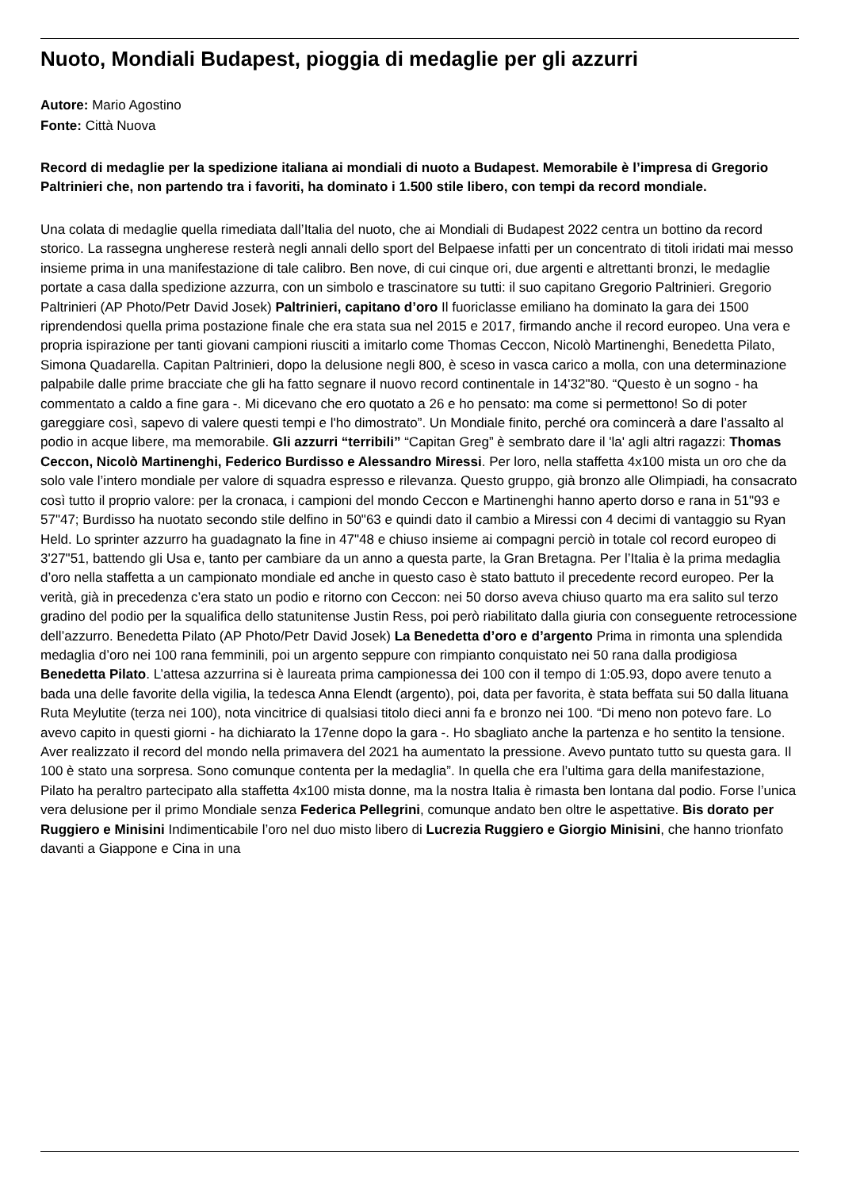Nuoto, Mondiali Budapest, pioggia di medaglie per gli azzurri
Autore: Mario Agostino
Fonte: Città Nuova
Record di medaglie per la spedizione italiana ai mondiali di nuoto a Budapest. Memorabile è l’impresa di Gregorio Paltrinieri che, non partendo tra i favoriti, ha dominato i 1.500 stile libero, con tempi da record mondiale.
Una colata di medaglie quella rimediata dall’Italia del nuoto, che ai Mondiali di Budapest 2022 centra un bottino da record storico. La rassegna ungherese resterà negli annali dello sport del Belpaese infatti per un concentrato di titoli iridati mai messo insieme prima in una manifestazione di tale calibro. Ben nove, di cui cinque ori, due argenti e altrettanti bronzi, le medaglie portate a casa dalla spedizione azzurra, con un simbolo e trascinatore su tutti: il suo capitano Gregorio Paltrinieri. Gregorio Paltrinieri (AP Photo/Petr David Josek) Paltrinieri, capitano d’oro Il fuoriclasse emiliano ha dominato la gara dei 1500 riprendendosi quella prima postazione finale che era stata sua nel 2015 e 2017, firmando anche il record europeo. Una vera e propria ispirazione per tanti giovani campioni riusciti a imitarlo come Thomas Ceccon, Nicolò Martinenghi, Benedetta Pilato, Simona Quadarella. Capitan Paltrinieri, dopo la delusione negli 800, è sceso in vasca carico a molla, con una determinazione palpabile dalle prime bracciate che gli ha fatto segnare il nuovo record continentale in 14'32"80. “Questo è un sogno - ha commentato a caldo a fine gara -. Mi dicevano che ero quotato a 26 e ho pensato: ma come si permettono! So di poter gareggiare così, sapevo di valere questi tempi e l'ho dimostrato”. Un Mondiale finito, perché ora comincerà a dare l’assalto al podio in acque libere, ma memorabile. Gli azzurri “terribili” “Capitan Greg” è sembrato dare il 'la' agli altri ragazzi: Thomas Ceccon, Nicolò Martinenghi, Federico Burdisso e Alessandro Miressi. Per loro, nella staffetta 4x100 mista un oro che da solo vale l’intero mondiale per valore di squadra espresso e rilevanza. Questo gruppo, già bronzo alle Olimpiadi, ha consacrato così tutto il proprio valore: per la cronaca, i campioni del mondo Ceccon e Martinenghi hanno aperto dorso e rana in 51"93 e 57"47; Burdisso ha nuotato secondo stile delfino in 50"63 e quindi dato il cambio a Miressi con 4 decimi di vantaggio su Ryan Held. Lo sprinter azzurro ha guadagnato la fine in 47"48 e chiuso insieme ai compagni perciò in totale col record europeo di 3'27"51, battendo gli Usa e, tanto per cambiare da un anno a questa parte, la Gran Bretagna. Per l’Italia è la prima medaglia d’oro nella staffetta a un campionato mondiale ed anche in questo caso è stato battuto il precedente record europeo. Per la verità, già in precedenza c’era stato un podio e ritorno con Ceccon: nei 50 dorso aveva chiuso quarto ma era salito sul terzo gradino del podio per la squalifica dello statunitense Justin Ress, poi però riabilitato dalla giuria con conseguente retrocessione dell’azzurro. Benedetta Pilato (AP Photo/Petr David Josek) La Benedetta d’oro e d’argento Prima in rimonta una splendida medaglia d’oro nei 100 rana femminili, poi un argento seppure con rimpianto conquistato nei 50 rana dalla prodigiosa Benedetta Pilato. L’attesa azzurrina si è laureata prima campionessa dei 100 con il tempo di 1:05.93, dopo avere tenuto a bada una delle favorite della vigilia, la tedesca Anna Elendt (argento), poi, data per favorita, è stata beffata sui 50 dalla lituana Ruta Meylutite (terza nei 100), nota vincitrice di qualsiasi titolo dieci anni fa e bronzo nei 100. “Di meno non potevo fare. Lo avevo capito in questi giorni - ha dichiarato la 17enne dopo la gara -. Ho sbagliato anche la partenza e ho sentito la tensione. Aver realizzato il record del mondo nella primavera del 2021 ha aumentato la pressione. Avevo puntato tutto su questa gara. Il 100 è stato una sorpresa. Sono comunque contenta per la medaglia”. In quella che era l’ultima gara della manifestazione, Pilato ha peraltro partecipato alla staffetta 4x100 mista donne, ma la nostra Italia è rimasta ben lontana dal podio. Forse l’unica vera delusione per il primo Mondiale senza Federica Pellegrini, comunque andato ben oltre le aspettative. Bis dorato per Ruggiero e Minisini Indimenticabile l’oro nel duo misto libero di Lucrezia Ruggiero e Giorgio Minisini, che hanno trionfato davanti a Giappone e Cina in una